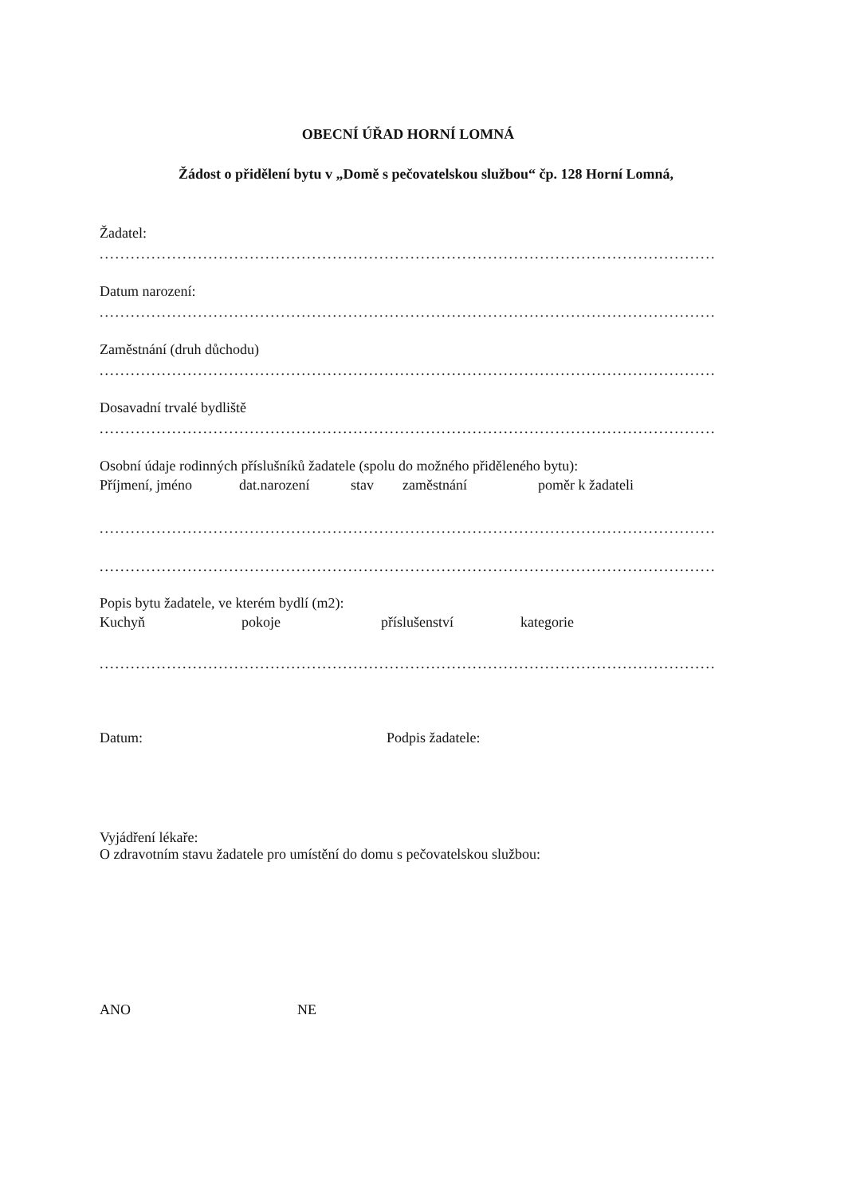OBECNÍ ÚŘAD HORNÍ LOMNÁ
Žádost o přidělení bytu v „Domě s pečovatelskou službou“ čp. 128 Horní Lomná,
Žadatel:
..............................................................................................................................................
Datum narození:
..............................................................................................................................................
Zaměstnání (druh důchodu)
..............................................................................................................................................
Dosavadní trvalé bydliště
..............................................................................................................................................
Osobní údaje rodinných příslušníků žadatele (spolu do možného přiděleného bytu):
Příjmení, jméno dat.narození stav zaměstnání poměr k žadateli
..............................................................................................................................................
..............................................................................................................................................
Popis bytu žadatele, ve kterém bydlí (m2):
Kuchyň pokoje příslušenství kategorie
..............................................................................................................................................
Datum: Podpis žadatele:
Vyjádření lékaře:
O zdravotním stavu žadatele pro umístění do domu s pečovatelskou službou:
ANO NE